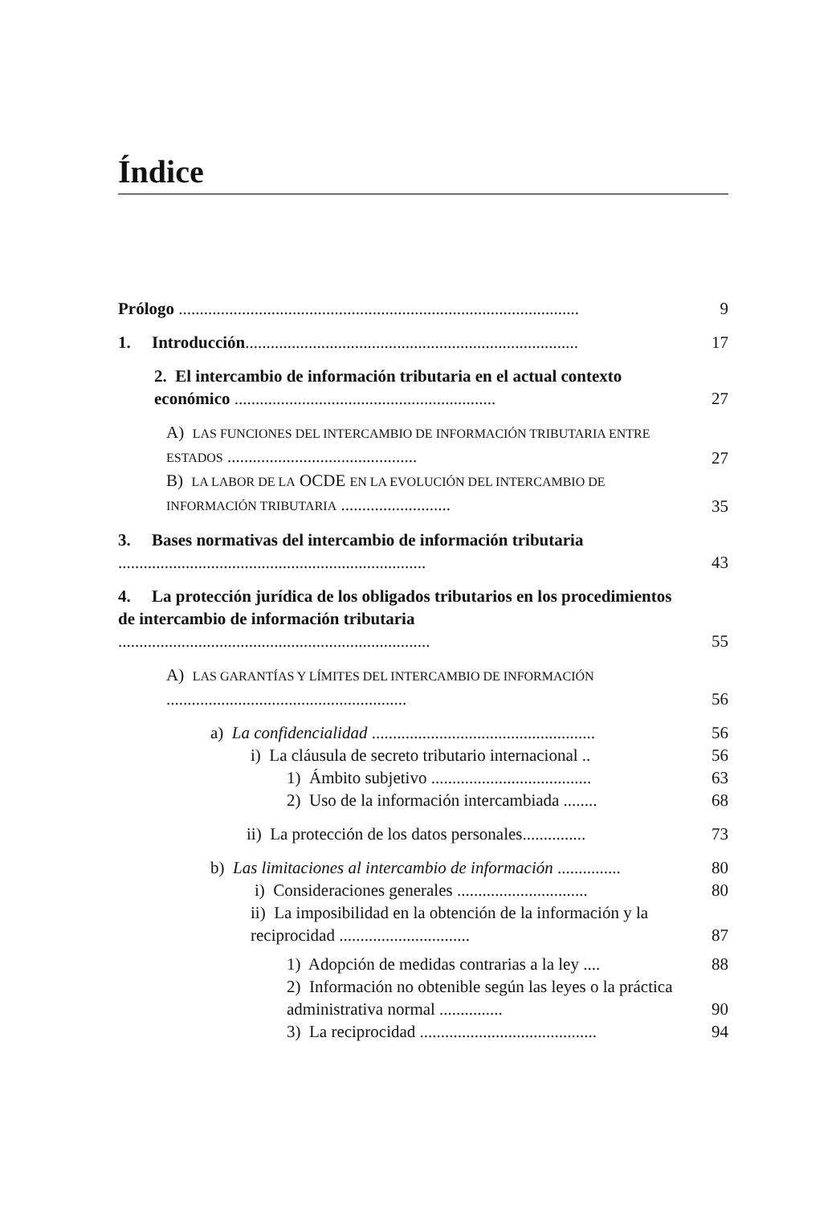Índice
Prólogo ...............................................................................................
9
1. Introducción...............................................................................
17
2. El intercambio de información tributaria en el actual contexto económico ..............................................................
27
A) LAS FUNCIONES DEL INTERCAMBIO DE INFORMACIÓN TRIBUTARIA ENTRE ESTADOS .............................................
27
B) LA LABOR DE LA OCDE EN LA EVOLUCIÓN DEL INTERCAMBIO DE INFORMACIÓN TRIBUTARIA ..........................
35
3. Bases normativas del intercambio de información tributaria .........................................................................
43
4. La protección jurídica de los obligados tributarios en los procedimientos de intercambio de información tributaria ..........................................................................
55
A) LAS GARANTÍAS Y LÍMITES DEL INTERCAMBIO DE INFORMACIÓN .........................................................
56
a) La confidencialidad .....................................................
56
i) La cláusula de secreto tributario internacional ..
56
1) Ámbito subjetivo ......................................
63
2) Uso de la información intercambiada ........
68
ii) La protección de los datos personales...............
73
b) Las limitaciones al intercambio de información ...............
80
i) Consideraciones generales ...............................
80
ii) La imposibilidad en la obtención de la información y la reciprocidad ...............................
87
1) Adopción de medidas contrarias a la ley ....
88
2) Información no obtenible según las leyes o la práctica administrativa normal ...............
90
3) La reciprocidad ..........................................
94